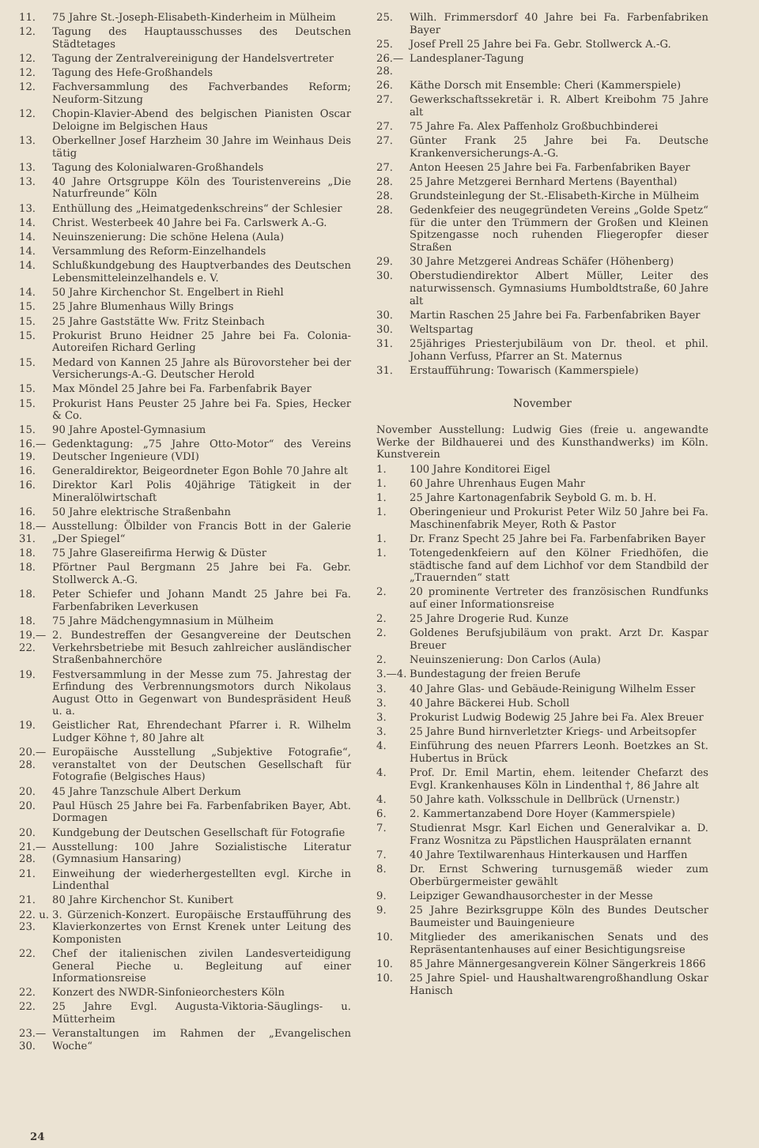11. 75 Jahre St.-Joseph-Elisabeth-Kinderheim in Mülheim
12. Tagung des Hauptausschusses des Deutschen Städtetages
12. Tagung der Zentralvereinigung der Handelsvertreter
12. Tagung des Hefe-Großhandels
12. Fachversammlung des Fachverbandes Reform; Neuform-Sitzung
12. Chopin-Klavier-Abend des belgischen Pianisten Oscar Deloigne im Belgischen Haus
13. Oberkellner Josef Harzheim 30 Jahre im Weinhaus Deis tätig
13. Tagung des Kolonialwaren-Großhandels
13. 40 Jahre Ortsgruppe Köln des Touristenvereins „Die Naturfreunde“ Köln
13. Enthüllung des „Heimatgedenkschreins“ der Schlesier
14. Christ. Westerbeek 40 Jahre bei Fa. Carlswerk A.-G.
14. Neuinszenierung: Die schöne Helena (Aula)
14. Versammlung des Reform-Einzelhandels
14. Schlußkundgebung des Hauptverbandes des Deutschen Lebensmitteleinzelhandels e. V.
14. 50 Jahre Kirchenchor St. Engelbert in Riehl
15. 25 Jahre Blumenhaus Willy Brings
15. 25 Jahre Gaststätte Ww. Fritz Steinbach
15. Prokurist Bruno Heidner 25 Jahre bei Fa. Colonia-Autoreifen Richard Gerling
15. Medard von Kannen 25 Jahre als Bürovorsteher bei der Versicherungs-A.-G. Deutscher Herold
15. Max Möndel 25 Jahre bei Fa. Farbenfabrik Bayer
15. Prokurist Hans Peuster 25 Jahre bei Fa. Spies, Hecker & Co.
15. 90 Jahre Apostel-Gymnasium
16.—19. Gedenktagung: „75 Jahre Otto-Motor“ des Vereins Deutscher Ingenieure (VDI)
16. Generaldirektor, Beigeordneter Egon Bohle 70 Jahre alt
16. Direktor Karl Polis 40jährige Tätigkeit in der Mineralölwirtschaft
16. 50 Jahre elektrische Straßenbahn
18.—31. Ausstellung: Ölbilder von Francis Bott in der Galerie „Der Spiegel“
18. 75 Jahre Glasereifirma Herwig & Düster
18. Pförtner Paul Bergmann 25 Jahre bei Fa. Gebr. Stollwerck A.-G.
18. Peter Schiefer und Johann Mandt 25 Jahre bei Fa. Farbenfabriken Leverkusen
18. 75 Jahre Mädchengymnasium in Mülheim
19.—22. 2. Bundestreffen der Gesangvereine der Deutschen Verkehrsbetriebe mit Besuch zahlreicher ausländischer Straßenbahnerchöre
19. Festversammlung in der Messe zum 75. Jahrestag der Erfindung des Verbrennungsmotors durch Nikolaus August Otto in Gegenwart von Bundespräsident Heuß u. a.
19. Geistlicher Rat, Ehrendechant Pfarrer i. R. Wilhelm Ludger Köhne †, 80 Jahre alt
20.—28. Europäische Ausstellung „Subjektive Fotografie“, veranstaltet von der Deutschen Gesellschaft für Fotografie (Belgisches Haus)
20. 45 Jahre Tanzschule Albert Derkum
20. Paul Hüsch 25 Jahre bei Fa. Farbenfabriken Bayer, Abt. Dormagen
20. Kundgebung der Deutschen Gesellschaft für Fotografie
21.—28. Ausstellung: 100 Jahre Sozialistische Literatur (Gymnasium Hansaring)
21. Einweihung der wiederhergestellten evgl. Kirche in Lindenthal
21. 80 Jahre Kirchenchor St. Kunibert
22. u. 23. 3. Gürzenich-Konzert. Europäische Erstaufführung des Klavierkonzertes von Ernst Krenek unter Leitung des Komponisten
22. Chef der italienischen zivilen Landesverteidigung General Pieche u. Begleitung auf einer Informationsreise
22. Konzert des NWDR-Sinfonieorchesters Köln
22. 25 Jahre Evgl. Augusta-Viktoria-Säuglings- u. Mütterheim
23.—30. Veranstaltungen im Rahmen der „Evangelischen Woche“
25. Wilh. Frimmersdorf 40 Jahre bei Fa. Farbenfabriken Bayer
25. Josef Prell 25 Jahre bei Fa. Gebr. Stollwerck A.-G.
26.—28. Landesplaner-Tagung
26. Käthe Dorsch mit Ensemble: Cheri (Kammerspiele)
27. Gewerkschaftssekretär i. R. Albert Kreibohm 75 Jahre alt
27. 75 Jahre Fa. Alex Paffenholz Großbuchbinderei
27. Günter Frank 25 Jahre bei Fa. Deutsche Krankenversicherungs-A.-G.
27. Anton Heesen 25 Jahre bei Fa. Farbenfabriken Bayer
28. 25 Jahre Metzgerei Bernhard Mertens (Bayenthal)
28. Grundsteinlegung der St.-Elisabeth-Kirche in Mülheim
28. Gedenkfeier des neugegründeten Vereins „Golde Spetz“ für die unter den Trümmern der Großen und Kleinen Spitzengasse noch ruhenden Fliegeropfer dieser Straßen
29. 30 Jahre Metzgerei Andreas Schäfer (Höhenberg)
30. Oberstudiendirektor Albert Müller, Leiter des naturwissensch. Gymnasiums Humboldtstraße, 60 Jahre alt
30. Martin Raschen 25 Jahre bei Fa. Farbenfabriken Bayer
30. Weltspartag
31. 25jähriges Priesterjubiläum von Dr. theol. et phil. Johann Verfuss, Pfarrer an St. Maternus
31. Erstaufführung: Towarisch (Kammerspiele)
November
November Ausstellung: Ludwig Gies (freie u. angewandte Werke der Bildhauerei und des Kunsthandwerks) im Köln. Kunstverein
1. 100 Jahre Konditorei Eigel
1. 60 Jahre Uhrenhaus Eugen Mahr
1. 25 Jahre Kartonagenfabrik Seybold G. m. b. H.
1. Oberingenieur und Prokurist Peter Wilz 50 Jahre bei Fa. Maschinenfabrik Meyer, Roth & Pastor
1. Dr. Franz Specht 25 Jahre bei Fa. Farbenfabriken Bayer
1. Totengedenkfeiern auf den Kölner Friedhöfen, die städtische fand auf dem Lichhof vor dem Standbild der „Trauernden“ statt
2. 20 prominente Vertreter des französischen Rundfunks auf einer Informationsreise
2. 25 Jahre Drogerie Rud. Kunze
2. Goldenes Berufsjubiläum von prakt. Arzt Dr. Kaspar Breuer
2. Neuinszenierung: Don Carlos (Aula)
3.—4. Bundestagung der freien Berufe
3. 40 Jahre Glas- und Gebäude-Reinigung Wilhelm Esser
3. 40 Jahre Bäckerei Hub. Scholl
3. Prokurist Ludwig Bodewig 25 Jahre bei Fa. Alex Breuer
3. 25 Jahre Bund hirnverletzter Kriegs- und Arbeitsopfer
4. Einführung des neuen Pfarrers Leonh. Boetzkes an St. Hubertus in Brück
4. Prof. Dr. Emil Martin, ehem. leitender Chefarzt des Evgl. Krankenhauses Köln in Lindenthal †, 86 Jahre alt
4. 50 Jahre kath. Volksschule in Dellbrück (Urnenstr.)
6. 2. Kammertanzabend Dore Hoyer (Kammerspiele)
7. Studienrat Msgr. Karl Eichen und Generalvikar a. D. Franz Wosnitza zu Päpstlichen Hausprälaten ernannt
7. 40 Jahre Textilwarenhaus Hinterkausen und Harffen
8. Dr. Ernst Schwering turnusgemäß wieder zum Oberbürgermeister gewählt
9. Leipziger Gewandhausorchester in der Messe
9. 25 Jahre Bezirksgruppe Köln des Bundes Deutscher Baumeister und Bauingenieure
10. Mitglieder des amerikanischen Senats und des Repräsentantenhauses auf einer Besichtigungsreise
10. 85 Jahre Männergesangverein Kölner Sängerkreis 1866
10. 25 Jahre Spiel- und Haushaltwarengroßhandlung Oskar Hanisch
24